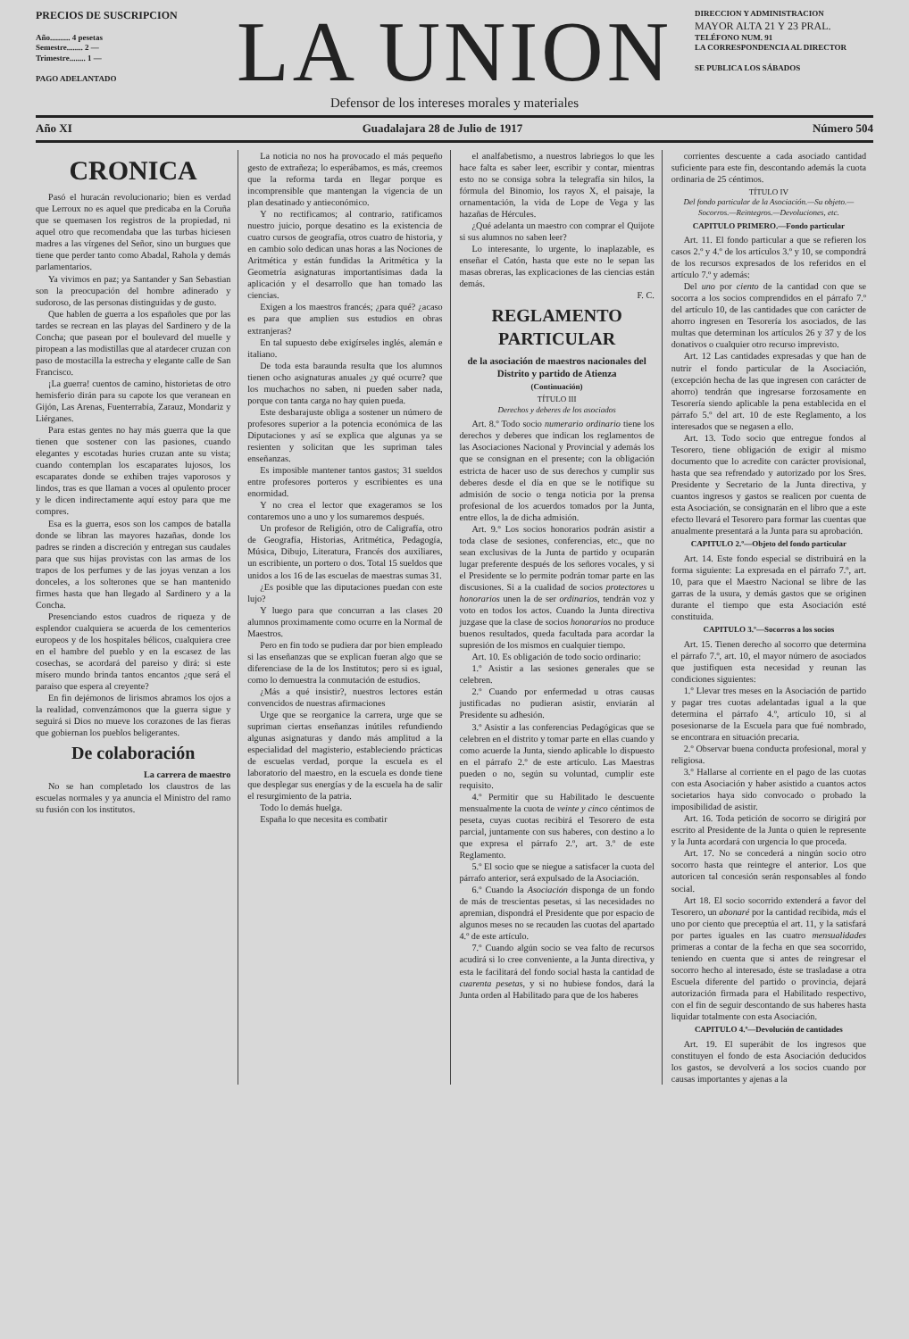PRECIOS DE SUSCRIPCION
Año.......... 4 pesetas
Semestre........ 2 —
Trimestre........ 1 —
PAGO ADELANTADO
LA UNION
Defensor de los intereses morales y materiales
DIRECCION Y ADMINISTRACION
MAYOR ALTA 21 Y 23 PRAL.
TELÉFONO NUM. 91
LA CORRESPONDENCIA AL DIRECTOR
SE PUBLICA LOS SÁBADOS
Año XI Guadalajara 28 de Julio de 1917 Número 504
CRONICA
Pasó el huracán revolucionario; bien es verdad que Lerroux no es aquel que predicaba en la Coruña que se quemasen los registros de la propiedad, ni aquel otro que recomendaba que las turbas hiciesen madres a las vírgenes del Señor, sino un burgues que tiene que perder tanto como Abadal, Rahola y demás parlamentarios.
Ya vivimos en paz; ya Santander y San Sebastian son la preocupación del hombre adinerado y sudoroso, de las personas distinguidas y de gusto.
Que hablen de guerra a los españoles que por las tardes se recrean en las playas del Sardinero y de la Concha; que pasean por el boulevard del muelle y piropean a las modistillas que al atardecer cruzan con paso de mostacilla la estrecha y elegante calle de San Francisco.
¡La guerra! cuentos de camino, historietas de otro hemisferio dirán para su capote los que veranean en Gijón, Las Arenas, Fuenterrabía, Zarauz, Mondariz y Liérganes.
Para estas gentes no hay más guerra que la que tienen que sostener con las pasiones, cuando elegantes y escotadas huries cruzan ante su vista; cuando contemplan los escaparates lujosos, los escaparates donde se exhiben trajes vaporosos y lindos, tras es que llaman a voces al opulento procer y le dicen indirectamente aquí estoy para que me compres.
Esa es la guerra, esos son los campos de batalla donde se libran las mayores hazañas, donde los padres se rinden a discreción y entregan sus caudales para que sus hijas provistas con las armas de los trapos de los perfumes y de las joyas venzan a los donceles, a los solterones que se han mantenido firmes hasta que han llegado al Sardinero y a la Concha.
Presenciando estos cuadros de riqueza y de esplendor cualquiera se acuerda de los cementerios europeos y de los hospitales bélicos, cualquiera cree en el hambre del pueblo y en la escasez de las cosechas, se acordará del pareiso y dirá: si este mísero mundo brinda tantos encantos ¿que será el paraiso que espera al creyente?
En fin dejémonos de lirismos abramos los ojos a la realidad, convenzámonos que la guerra sigue y seguirá si Dios no mueve los corazones de las fieras que gobiernan los pueblos beligerantes.
De colaboración
La carrera de maestro
No se han completado los claustros de las escuelas normales y ya anuncia el Ministro del ramo su fusión con los institutos.
La noticia no nos ha provocado el más pequeño gesto de extrañeza; lo esperábamos, es más, creemos que la reforma tarda en llegar porque es incomprensible que mantengan la vigencia de un plan desatinado y antieconómico.
Y no rectificamos; al contrario, ratificamos nuestro juicio, porque desatino es la existencia de cuatro cursos de geografía, otros cuatro de historia, y en cambio solo dedican unas horas a las Nociones de Aritmética y están fundidas la Aritmética y la Geometría asignaturas importantísimas dada la aplicación y el desarrollo que han tomado las ciencias.
Exigen a los maestros francés; ¿para qué? ¿acaso es para que amplien sus estudios en obras extranjeras?
En tal supuesto debe exigírseles inglés, alemán e italiano.
De toda esta baraunda resulta que los alumnos tienen ocho asignaturas anuales ¿y qué ocurre? que los muchachos no saben, ni pueden saber nada, porque con tanta carga no hay quien pueda.
Este desbarajuste obliga a sostener un número de profesores superior a la potencia económica de las Diputaciones y así se explica que algunas ya se resienten y solicitan que les supriman tales enseñanzas.
Es imposible mantener tantos gastos; 31 sueldos entre profesores porteros y escribientes es una enormidad.
Y no crea el lector que exageramos se los contaremos uno a uno y los sumaremos después.
Un profesor de Religión, otro de Caligrafía, otro de Geografía, Historias, Aritmética, Pedagogía, Música, Dibujo, Literatura, Francés dos auxiliares, un escribiente, un portero o dos. Total 15 sueldos que unidos a los 16 de las escuelas de maestras sumas 31.
¿Es posible que las diputaciones puedan con este lujo?
Y luego para que concurran a las clases 20 alumnos proximamente como ocurre en la Normal de Maestros.
Pero en fin todo se pudiera dar por bien empleado si las enseñanzas que se explican fueran algo que se diferenciase de la de los Institutos; pero si es igual, como lo demuestra la conmutación de estudios.
¿Más a qué insistir?, nuestros lectores están convencidos de nuestras afirmaciones
Urge que se reorganice la carrera, urge que se supriman ciertas enseñanzas inútiles refundiendo algunas asignaturas y dando más amplitud a la especialidad del magisterio, estableciendo prácticas de escuelas verdad, porque la escuela es el laboratorio del maestro, en la escuela es donde tiene que desplegar sus energías y de la escuela ha de salir el resurgimiento de la patria.
Todo lo demás huelga.
España lo que necesita es combatir
el analfabetismo, a nuestros labriegos lo que les hace falta es saber leer, escribir y contar, mientras esto no se consiga sobra la telegrafía sin hilos, la fórmula del Binomio, los rayos X, el paisaje, la ornamentación, la vida de Lope de Vega y las hazañas de Hércules.
¿Qué adelanta un maestro con comprar el Quijote si sus alumnos no saben leer?
Lo interesante, lo urgente, lo inaplazable, es enseñar el Catón, hasta que este no le sepan las masas obreras, las explicaciones de las ciencias están demás.
F. C.
REGLAMENTO PARTICULAR
de la asociación de maestros nacionales del Distrito y partido de Atienza
(Continuación)
TÍTULO III
Derechos y deberes de los asociados
Art. 8.º Todo socio numerario ordinario tiene los derechos y deberes que indican los reglamentos de las Asociaciones Nacional y Provincial y además los que se consignan en el presente; con la obligación estricta de hacer uso de sus derechos y cumplir sus deberes desde el día en que se le notifique su admisión de socio o tenga noticia por la prensa profesional de los acuerdos tomados por la Junta, entre ellos, la de dicha admisión.
Art. 9.º Los socios honorarios podrán asistir a toda clase de sesiones, conferencias, etc., que no sean exclusivas de la Junta de partido y ocuparán lugar preferente después de los señores vocales, y si el Presidente se lo permite podrán tomar parte en las discusiones. Si a la cualidad de socios protectores u honorarios unen la de ser ordinarios, tendrán voz y voto en todos los actos. Cuando la Junta directiva juzgase que la clase de socios honorarios no produce buenos resultados, queda facultada para acordar la supresión de los mismos en cualquier tiempo.
Art. 10. Es obligación de todo socio ordinario:
1.º Asistir a las sesiones generales que se celebren.
2.º Cuando por enfermedad u otras causas justificadas no pudieran asistir, enviarán al Presidente su adhesión.
3.º Asistir a las conferencias Pedagógicas que se celebren en el distrito y tomar parte en ellas cuando y como acuerde la Junta, siendo aplicable lo dispuesto en el párrafo 2.º de este artículo. Las Maestras pueden o no, según su voluntad, cumplir este requisito.
4.º Permitir que su Habilitado le descuente mensualmente la cuota de veinte y cinco céntimos de peseta, cuyas cuotas recibirá el Tesorero de esta parcial, juntamente con sus haberes, con destino a lo que expresa el párrafo 2.º, art. 3.º de este Reglamento.
5.º El socio que se niegue a satisfacer la cuota del párrafo anterior, será expulsado de la Asociación.
6.º Cuando la Asociación disponga de un fondo de más de trescientas pesetas, si las necesidades no apremian, dispondrá el Presidente que por espacio de algunos meses no se recauden las cuotas del apartado 4.º de este artículo.
7.º Cuando algún socio se vea falto de recursos acudirá si lo cree conveniente, a la Junta directiva, y esta le facilitará del fondo social hasta la cantidad de cuarenta pesetas, y si no hubiese fondos, dará la Junta orden al Habilitado para que de los haberes
corrientes descuente a cada asociado cantidad suficiente para este fin, descontando además la cuota ordinaria de 25 céntimos.
TÍTULO IV
Del fondo particular de la Asociación.—Su objeto.—Socorros.—Reintegros.—Devoluciones, etc.
CAPITULO PRIMERO.—Fondo particular
Art. 11. El fondo particular a que se refieren los casos 2.º y 4.º de los artículos 3.º y 10, se compondrá de los recursos expresados de los referidos en el artículo 7.º y además:
Del uno por ciento de la cantidad con que se socorra a los socios comprendidos en el párrafo 7.º del artículo 10, de las cantidades que con carácter de ahorro ingresen en Tesorería los asociados, de las multas que determinan los artículos 26 y 37 y de los donativos o cualquier otro recurso imprevisto.
Art. 12 Las cantidades expresadas y que han de nutrir el fondo particular de la Asociación, (excepción hecha de las que ingresen con carácter de ahorro) tendrán que ingresarse forzosamente en Tesorería siendo aplicable la pena establecida en el párrafo 5.º del art. 10 de este Reglamento, a los interesados que se negasen a ello.
Art. 13. Todo socio que entregue fondos al Tesorero, tiene obligación de exigir al mismo documento que lo acredite con carácter provisional, hasta que sea refrendado y autorizado por los Sres. Presidente y Secretario de la Junta directiva, y cuantos ingresos y gastos se realicen por cuenta de esta Asociación, se consignarán en el libro que a este efecto llevará el Tesorero para formar las cuentas que anualmente presentará a la Junta para su aprobación.
CAPITULO 2.º—Objeto del fondo particular
Art. 14. Este fondo especial se distribuirá en la forma siguiente: La expresada en el párrafo 7.º, art. 10, para que el Maestro Nacional se libre de las garras de la usura, y demás gastos que se originen durante el tiempo que esta Asociación esté constituida.
CAPITULO 3.º—Socorros a los socios
Art. 15. Tienen derecho al socorro que determina el párrafo 7.º, art. 10, el mayor número de asociados que justifiquen esta necesidad y reunan las condiciones siguientes:
1.º Llevar tres meses en la Asociación de partido y pagar tres cuotas adelantadas igual a la que determina el párrafo 4.º, artículo 10, si al posesionarse de la Escuela para que fué nombrado, se encontrara en situación precaria.
2.º Observar buena conducta profesional, moral y religiosa.
3.º Hallarse al corriente en el pago de las cuotas con esta Asociación y haber asistido a cuantos actos societarios haya sido convocado o probado la imposibilidad de asistir.
Art. 16. Toda petición de socorro se dirigirá por escrito al Presidente de la Junta o quien le represente y la Junta acordará con urgencia lo que proceda.
Art. 17. No se concederá a ningún socio otro socorro hasta que reintegre el anterior. Los que autoricen tal concesión serán responsables al fondo social.
Art 18. El socio socorrido extenderá a favor del Tesorero, un abonaré por la cantidad recibida, más el uno por ciento que preceptúa el art. 11, y la satisfará por partes iguales en las cuatro mensualidades primeras a contar de la fecha en que sea socorrido, teniendo en cuenta que si antes de reingresar el socorro hecho al interesado, éste se trasladase a otra Escuela diferente del partido o provincia, dejará autorización firmada para el Habilitado respectivo, con el fin de seguir descontando de sus haberes hasta liquidar totalmente con esta Asociación.
CAPITULO 4.º—Devolución de cantidades
Art. 19. El superábit de los ingresos que constituyen el fondo de esta Asociación deducidos los gastos, se devolverá a los socios cuando por causas importantes y ajenas a la